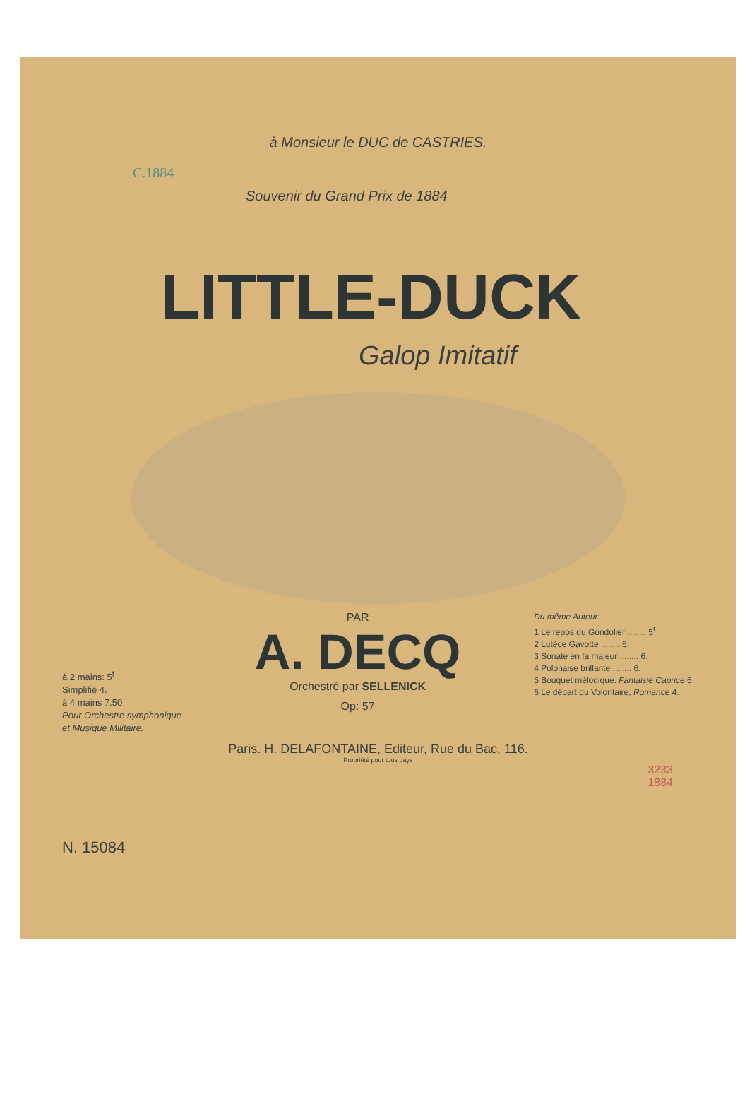à Monsieur le DUC de CASTRIES.
C.1884
Souvenir du Grand Prix de 1884
LITTLE-DUCK
Galop Imitatif
à 2 mains: 5<sup>f</sup>
Simplifié 4.
à 4 mains 7.50
Pour Orchestre symphonique
et Musique Militaire.
PAR
A. DECQ
Orchestré par SELLENICK
Op: 57
Du même Auteur:
1 Le repos du Gondolier ........ 5<sup>f</sup>
2 Lutèce Gavotte ........ 6.
3 Sonate en fa majeur ........ 6.
4 Polonaise brillante ........ 6.
5 Bouquet mélodique. Fantaisie Caprice 6.
6 Le départ du Volontaire, Romance 4.
Paris. H. DELAFONTAINE, Editeur, Rue du Bac, 116.
Propriété pour tous pays
3233
1884
N. 15084